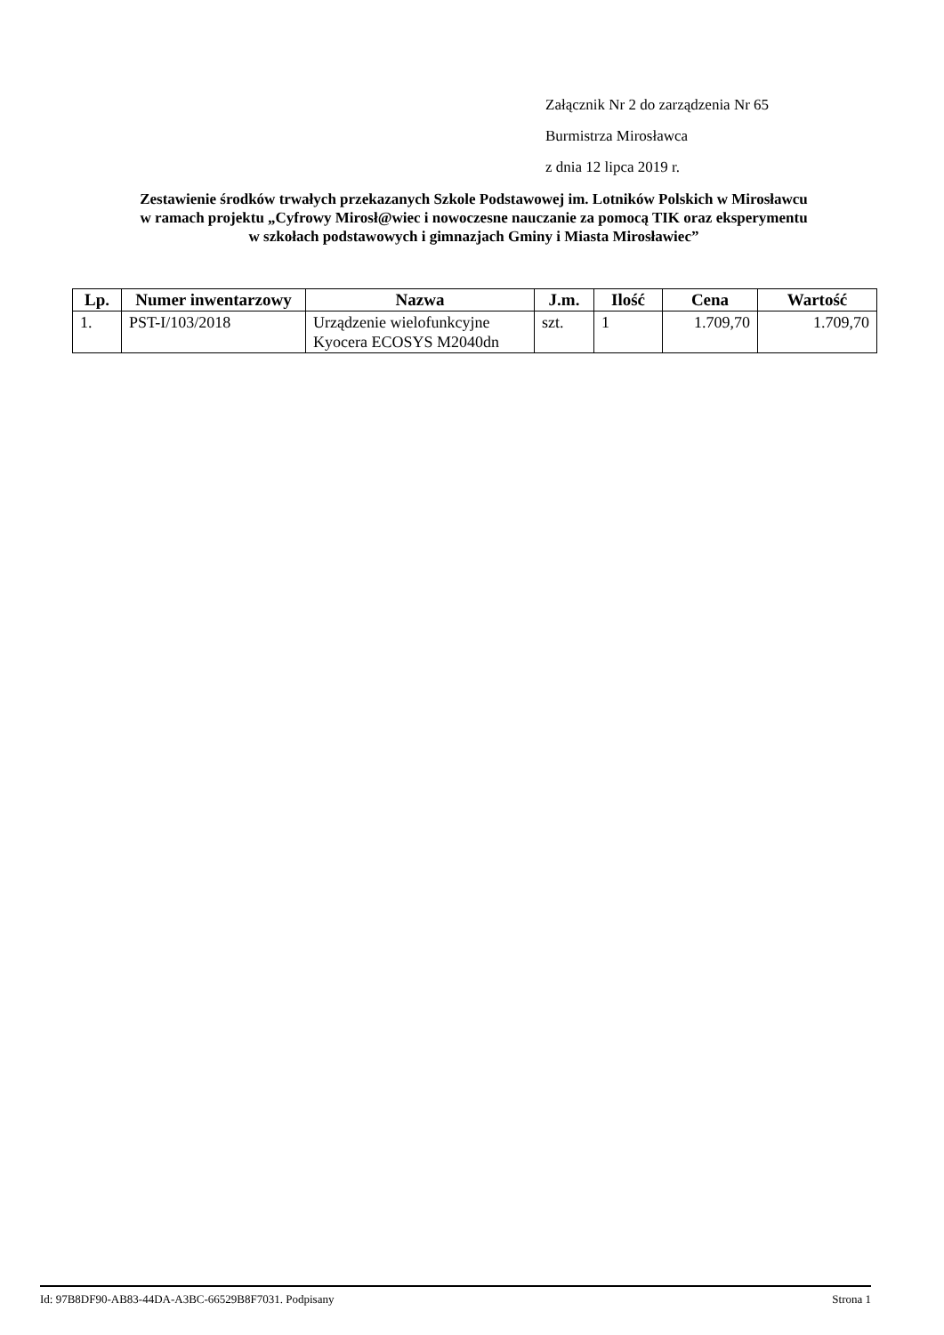Załącznik Nr 2 do zarządzenia Nr 65
Burmistrza Mirosławca
z dnia 12 lipca 2019 r.
Zestawienie środków trwałych przekazanych Szkole Podstawowej im. Lotników Polskich w Mirosławcu
w ramach projektu „Cyfrowy Mirosł@wiec i nowoczesne nauczanie za pomocą TIK oraz eksperymentu
w szkołach podstawowych i gimnazjach Gminy i Miasta Mirosławiec”
| Lp. | Numer inwentarzowy | Nazwa | J.m. | Ilość | Cena | Wartość |
| --- | --- | --- | --- | --- | --- | --- |
| 1. | PST-I/103/2018 | Urządzenie wielofunkcyjne Kyocera ECOSYS M2040dn | szt. | 1 | 1.709,70 | 1.709,70 |
Id: 97B8DF90-AB83-44DA-A3BC-66529B8F7031. Podpisany Strona 1